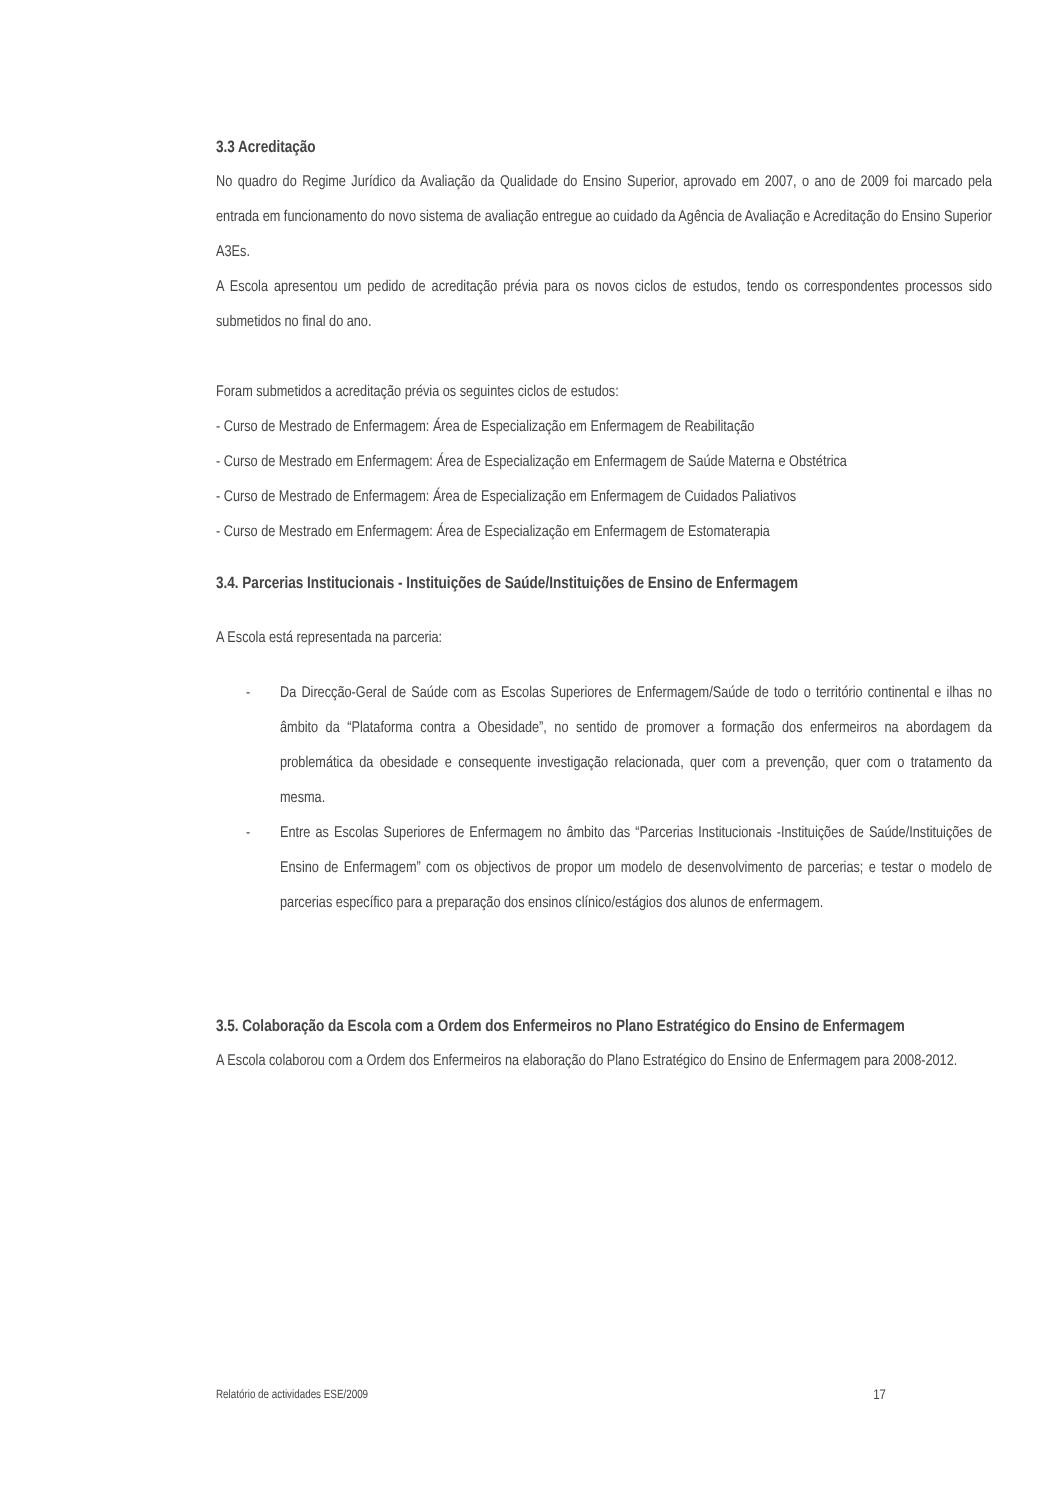3.3 Acreditação
No quadro do Regime Jurídico da Avaliação da Qualidade do Ensino Superior, aprovado em 2007, o ano de 2009 foi marcado pela entrada em funcionamento do novo sistema de avaliação entregue ao cuidado da Agência de Avaliação e Acreditação do Ensino Superior A3Es.
A Escola apresentou um pedido de acreditação prévia para os novos ciclos de estudos, tendo os correspondentes processos sido submetidos no final do ano.
Foram submetidos a acreditação prévia os seguintes ciclos de estudos:
- Curso de Mestrado de Enfermagem: Área de Especialização em Enfermagem de Reabilitação
- Curso de Mestrado em Enfermagem: Área de Especialização em Enfermagem de Saúde Materna e Obstétrica
- Curso de Mestrado de Enfermagem: Área de Especialização em Enfermagem de Cuidados Paliativos
- Curso de Mestrado em Enfermagem: Área de Especialização em Enfermagem de Estomaterapia
3.4. Parcerias Institucionais - Instituições de Saúde/Instituições de Ensino de Enfermagem
A Escola está representada na parceria:
- Da Direcção-Geral de Saúde com as Escolas Superiores de Enfermagem/Saúde de todo o território continental e ilhas no âmbito da “Plataforma contra a Obesidade”, no sentido de promover a formação dos enfermeiros na abordagem da problemática da obesidade e consequente investigação relacionada, quer com a prevenção, quer com o tratamento da mesma.
- Entre as Escolas Superiores de Enfermagem no âmbito das “Parcerias Institucionais -Instituições de Saúde/Instituições de Ensino de Enfermagem” com os objectivos de propor um modelo de desenvolvimento de parcerias; e testar o modelo de parcerias específico para a preparação dos ensinos clínico/estágios dos alunos de enfermagem.
3.5. Colaboração da Escola com a Ordem dos Enfermeiros no Plano Estratégico do Ensino de Enfermagem
A Escola colaborou com a Ordem dos Enfermeiros na elaboração do Plano Estratégico do Ensino de Enfermagem para 2008-2012.
Relatório de actividades ESE/2009 17